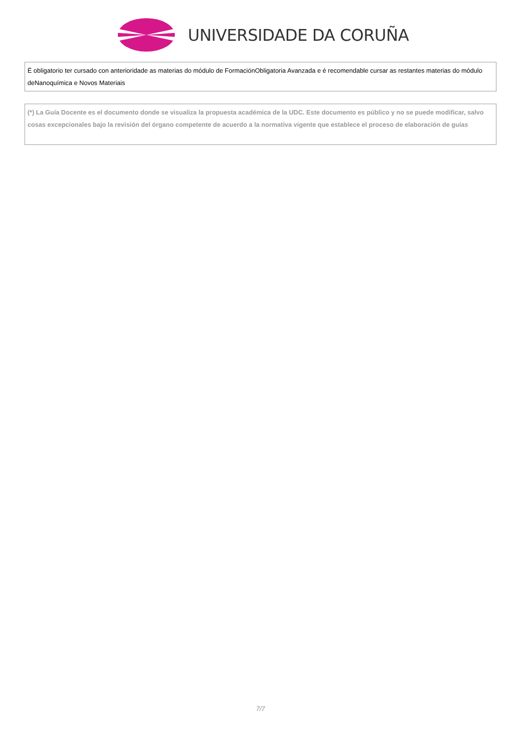UNIVERSIDADE DA CORUÑA
É obligatorio ter cursado con anterioridade as materias do módulo de FormaciónObligatoria Avanzada e é recomendable cursar as restantes materias do módulo deNanoquímica e Novos Materiais
(*) La Guía Docente es el documento donde se visualiza la propuesta académica de la UDC. Este documento es público y no se puede modificar, salvo cosas excepcionales bajo la revisión del órgano competente de acuerdo a la normativa vigente que establece el proceso de elaboración de guías
7/7